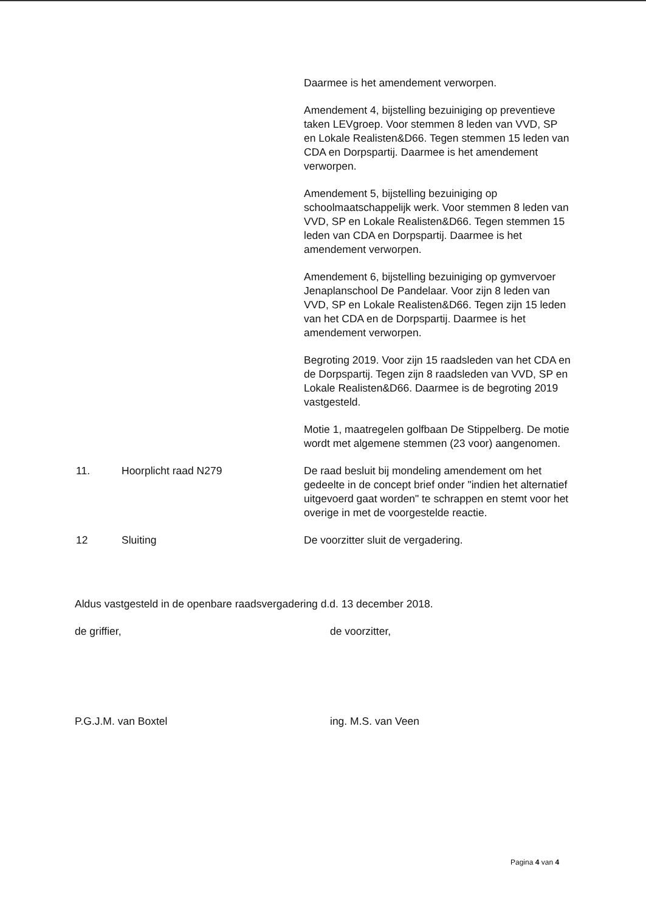Daarmee is het amendement verworpen.
Amendement 4, bijstelling bezuiniging op preventieve taken LEVgroep. Voor stemmen 8 leden van VVD, SP en Lokale Realisten&D66. Tegen stemmen 15 leden van CDA en Dorpspartij. Daarmee is het amendement verworpen.
Amendement 5, bijstelling bezuiniging op schoolmaatschappelijk werk. Voor stemmen 8 leden van VVD, SP en Lokale Realisten&D66. Tegen stemmen 15 leden van CDA en Dorpspartij. Daarmee is het amendement verworpen.
Amendement 6, bijstelling bezuiniging op gymvervoer Jenaplanschool De Pandelaar. Voor zijn 8 leden van VVD, SP en Lokale Realisten&D66. Tegen zijn 15 leden van het CDA en de Dorpspartij. Daarmee is het amendement verworpen.
Begroting 2019. Voor zijn 15 raadsleden van het CDA en de Dorpspartij. Tegen zijn 8 raadsleden van VVD, SP en Lokale Realisten&D66. Daarmee is de begroting 2019 vastgesteld.
Motie 1, maatregelen golfbaan De Stippelberg. De motie wordt met algemene stemmen (23 voor) aangenomen.
11. Hoorplicht raad N279 De raad besluit bij mondeling amendement om het gedeelte in de concept brief onder "indien het alternatief uitgevoerd gaat worden" te schrappen en stemt voor het overige in met de voorgestelde reactie.
12 Sluiting De voorzitter sluit de vergadering.
Aldus vastgesteld in de openbare raadsvergadering d.d. 13 december 2018.
de griffier, de voorzitter,
P.G.J.M. van Boxtel ing. M.S. van Veen
Pagina 4 van 4